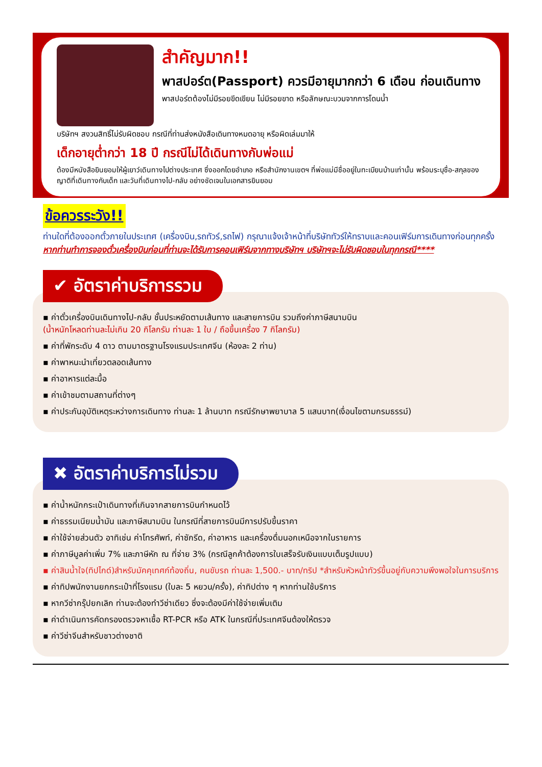สำคัญมาก!!
พาสปอร์ต(Passport) ควรมีอายุมากกว่า 6 เดือน ก่อนเดินทาง
พาสปอร์ตต้องไม่มีรอยขีดเขียน ไม่มีรอยขาด หรือลักษณะบวมจากการโดนน้ำ
บริษัทฯ สงวนสิทธิ์ไม่รับผิดชอบ กรณีที่ท่านส่งหนังสือเดินทางหมดอายุ หรือผิดเล่มมาให้
เด็กอายุต่ำกว่า 18 ปี กรณีไม่ได้เดินทางกับพ่อแม่
ต้องมีหนังสือยินยอมให้ผู้เยาว์เดินทางไปต่างประเทศ ซึ่งออกโดยอำเภอ หรือสำนักงานเขตฯ ที่พ่อแม่มีชื่ออยู่ในทะเบียนบ้านเท่านั้น พร้อมระบุชื่อ-สกุลของญาติที่เดินทางกับเด็ก และวันที่เดินทางไป-กลับ อย่างชัดเจนในเอกสารยินยอม
ข้อควรระวัง!!
ท่านใดที่ต้องออกตั๋วภายในประเทศ (เครื่องบิน,รถทัวร์,รถไฟ) กรุณาแจ้งเจ้าหน้าที่บริษัททัวร์ให้ทราบและคอนเฟิร์มการเดินทางก่อนทุกครั้ง หากท่านทำการจองตั๋วเครื่องบินก่อนที่ท่านจะได้รับการคอนเฟิร์มจากทางบริษัทฯ บริษัทฯจะไม่รับผิดชอบในทุกกรณี****
✔ อัตราค่าบริการรวม
▪ ค่าตั๋วเครื่องบินเดินทางไป-กลับ ชั้นประหยัดตามเส้นทาง และสายการบิน รวมถึงค่าภาษีสนามบิน
(น้ำหนักโหลดท่านละไม่เกิน 20 กิโลกรัม ท่านละ 1 ใบ / ถือขึ้นเครื่อง 7 กิโลกรัม)
▪ ค่าที่พักระดับ 4 ดาว ตามมาตรฐานโรงแรมประเทศจีน (ห้องละ 2 ท่าน)
▪ ค่าพาหนะนำเที่ยวตลอดเส้นทาง
▪ ค่าอาหารแต่ละมื้อ
▪ ค่าเข้าชมตามสถานที่ต่างๆ
▪ ค่าประกันอุบัติเหตุระหว่างการเดินทาง ท่านละ 1 ล้านบาท กรณีรักษาพยาบาล 5 แสนบาท(เงื่อนไขตามกรมธรรม์)
✖ อัตราค่าบริการไม่รวม
▪ ค่าน้ำหนักกระเป๋าเดินทางที่เกินจากสายการบินกำหนดไว้
▪ ค่าธรรมเนียมน้ำมัน และภาษีสนามบิน ในกรณีที่สายการบินมีการปรับขึ้นราคา
▪ ค่าใช้จ่ายส่วนตัว อาทิเช่น ค่าโทรศัพท์, ค่าซักรีด, ค่าอาหาร และเครื่องดื่มนอกเหนือจากในรายการ
▪ ค่าภาษีมูลค่าเพิ่ม 7% และภาษีหัก ณ ที่จ่าย 3% (กรณีลูกค้าต้องการใบเสร็จรับเงินแบบเต็มรูปแบบ)
▪ ค่าสินน้ำใจ(ทิปไกด์)สำหรับมัคคุเทศก์ท้องถิ่น, คนขับรถ ท่านละ 1,500.- บาท/ทริป *สำหรับหัวหน้าทัวร์ขึ้นอยู่กับความพึงพอใจในการบริการ
▪ ค่าทิปพนักงานยกกระเป๋าที่โรงแรม (ใบละ 5 หยวน/ครั้ง), ค่าทิปต่าง ๆ หากท่านใช้บริการ
▪ หากวีซ่ากรุ๊ปยกเลิก ท่านจะต้องทำวีซ่าเดียว ซึ่งจะต้องมีค่าใช้จ่ายเพิ่มเติม
▪ ค่าดำเนินการคัดกรองตรวจหาเชื้อ RT-PCR หรือ ATK ในกรณีที่ประเทศจีนต้องให้ตรวจ
▪ ค่าวีซ่าจีนสำหรับชาวต่างชาติ